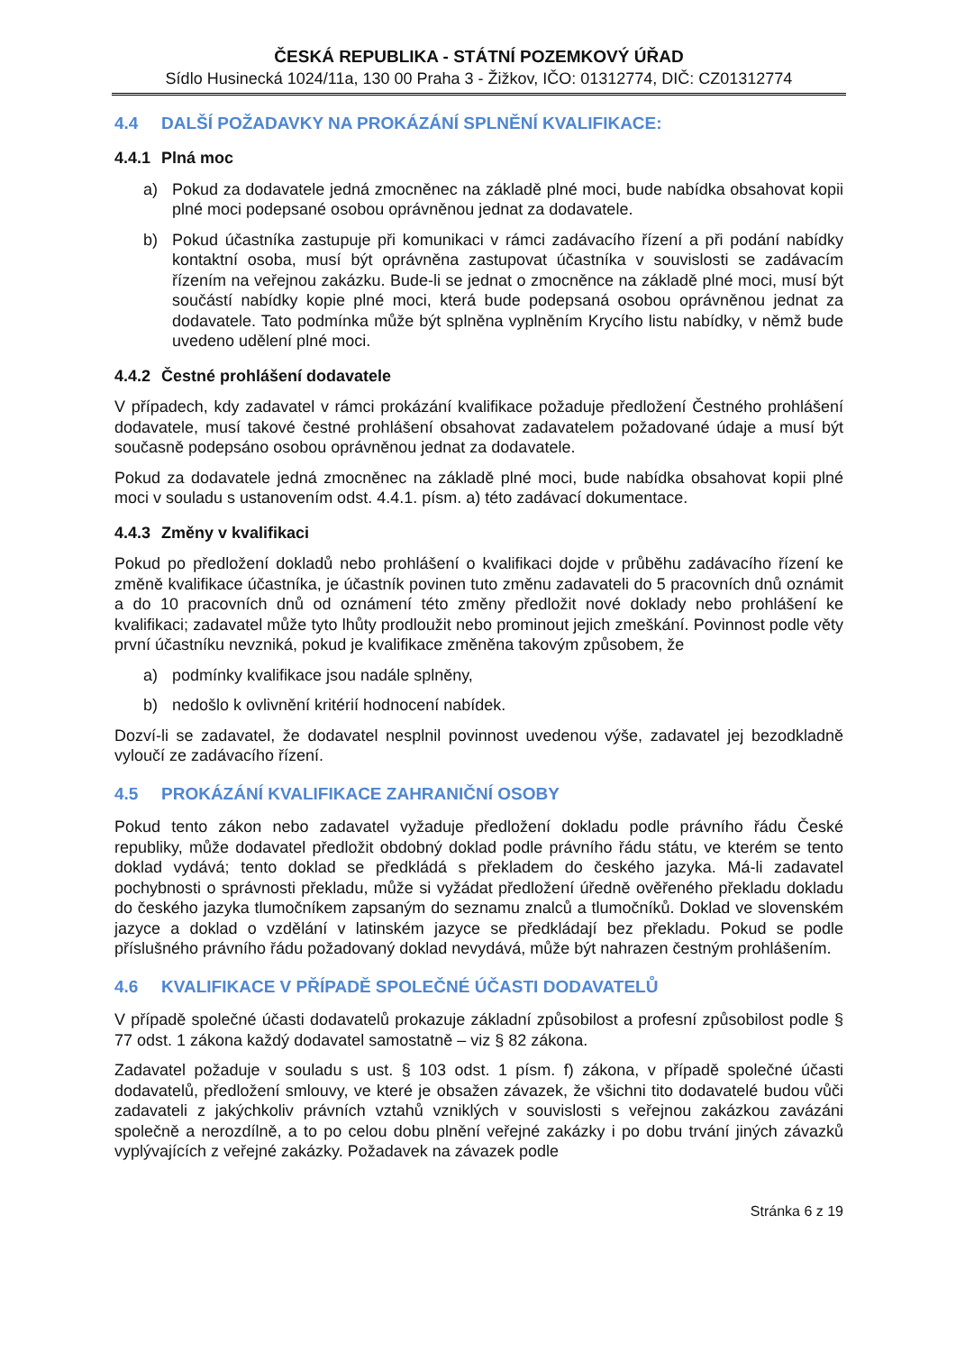ČESKÁ REPUBLIKA - STÁTNÍ POZEMKOVÝ ÚŘAD
Sídlo Husinecká 1024/11a, 130 00 Praha 3 - Žižkov, IČO: 01312774, DIČ: CZ01312774
4.4 DALŠÍ POŽADAVKY NA PROKÁZÁNÍ SPLNĚNÍ KVALIFIKACE:
4.4.1 Plná moc
a) Pokud za dodavatele jedná zmocněnec na základě plné moci, bude nabídka obsahovat kopii plné moci podepsané osobou oprávněnou jednat za dodavatele.
b) Pokud účastníka zastupuje při komunikaci v rámci zadávacího řízení a při podání nabídky kontaktní osoba, musí být oprávněna zastupovat účastníka v souvislosti se zadávacím řízením na veřejnou zakázku. Bude-li se jednat o zmocněnce na základě plné moci, musí být součástí nabídky kopie plné moci, která bude podepsaná osobou oprávněnou jednat za dodavatele. Tato podmínka může být splněna vyplněním Krycího listu nabídky, v němž bude uvedeno udělení plné moci.
4.4.2 Čestné prohlášení dodavatele
V případech, kdy zadavatel v rámci prokázání kvalifikace požaduje předložení Čestného prohlášení dodavatele, musí takové čestné prohlášení obsahovat zadavatelem požadované údaje a musí být současně podepsáno osobou oprávněnou jednat za dodavatele.
Pokud za dodavatele jedná zmocněnec na základě plné moci, bude nabídka obsahovat kopii plné moci v souladu s ustanovením odst. 4.4.1. písm. a) této zadávací dokumentace.
4.4.3 Změny v kvalifikaci
Pokud po předložení dokladů nebo prohlášení o kvalifikaci dojde v průběhu zadávacího řízení ke změně kvalifikace účastníka, je účastník povinen tuto změnu zadavateli do 5 pracovních dnů oznámit a do 10 pracovních dnů od oznámení této změny předložit nové doklady nebo prohlášení ke kvalifikaci; zadavatel může tyto lhůty prodloužit nebo prominout jejich zmeškání. Povinnost podle věty první účastníku nevzniká, pokud je kvalifikace změněna takovým způsobem, že
a) podmínky kvalifikace jsou nadále splněny,
b) nedošlo k ovlivnění kritérií hodnocení nabídek.
Dozví-li se zadavatel, že dodavatel nesplnil povinnost uvedenou výše, zadavatel jej bezodkladně vyloučí ze zadávacího řízení.
4.5 PROKÁZÁNÍ KVALIFIKACE ZAHRANIČNÍ OSOBY
Pokud tento zákon nebo zadavatel vyžaduje předložení dokladu podle právního řádu České republiky, může dodavatel předložit obdobný doklad podle právního řádu státu, ve kterém se tento doklad vydává; tento doklad se předkládá s překladem do českého jazyka. Má-li zadavatel pochybnosti o správnosti překladu, může si vyžádat předložení úředně ověřeného překladu dokladu do českého jazyka tlumočníkem zapsaným do seznamu znalců a tlumočníků. Doklad ve slovenském jazyce a doklad o vzdělání v latinském jazyce se předkládají bez překladu. Pokud se podle příslušného právního řádu požadovaný doklad nevydává, může být nahrazen čestným prohlášením.
4.6 KVALIFIKACE V PŘÍPADĚ SPOLEČNÉ ÚČASTI DODAVATELŮ
V případě společné účasti dodavatelů prokazuje základní způsobilost a profesní způsobilost podle § 77 odst. 1 zákona každý dodavatel samostatně – viz § 82 zákona.
Zadavatel požaduje v souladu s ust. § 103 odst. 1 písm. f) zákona, v případě společné účasti dodavatelů, předložení smlouvy, ve které je obsažen závazek, že všichni tito dodavatelé budou vůči zadavateli z jakýchkoliv právních vztahů vzniklých v souvislosti s veřejnou zakázkou zavázáni společně a nerozdílně, a to po celou dobu plnění veřejné zakázky i po dobu trvání jiných závazků vyplývajících z veřejné zakázky. Požadavek na závazek podle
Stránka 6 z 19